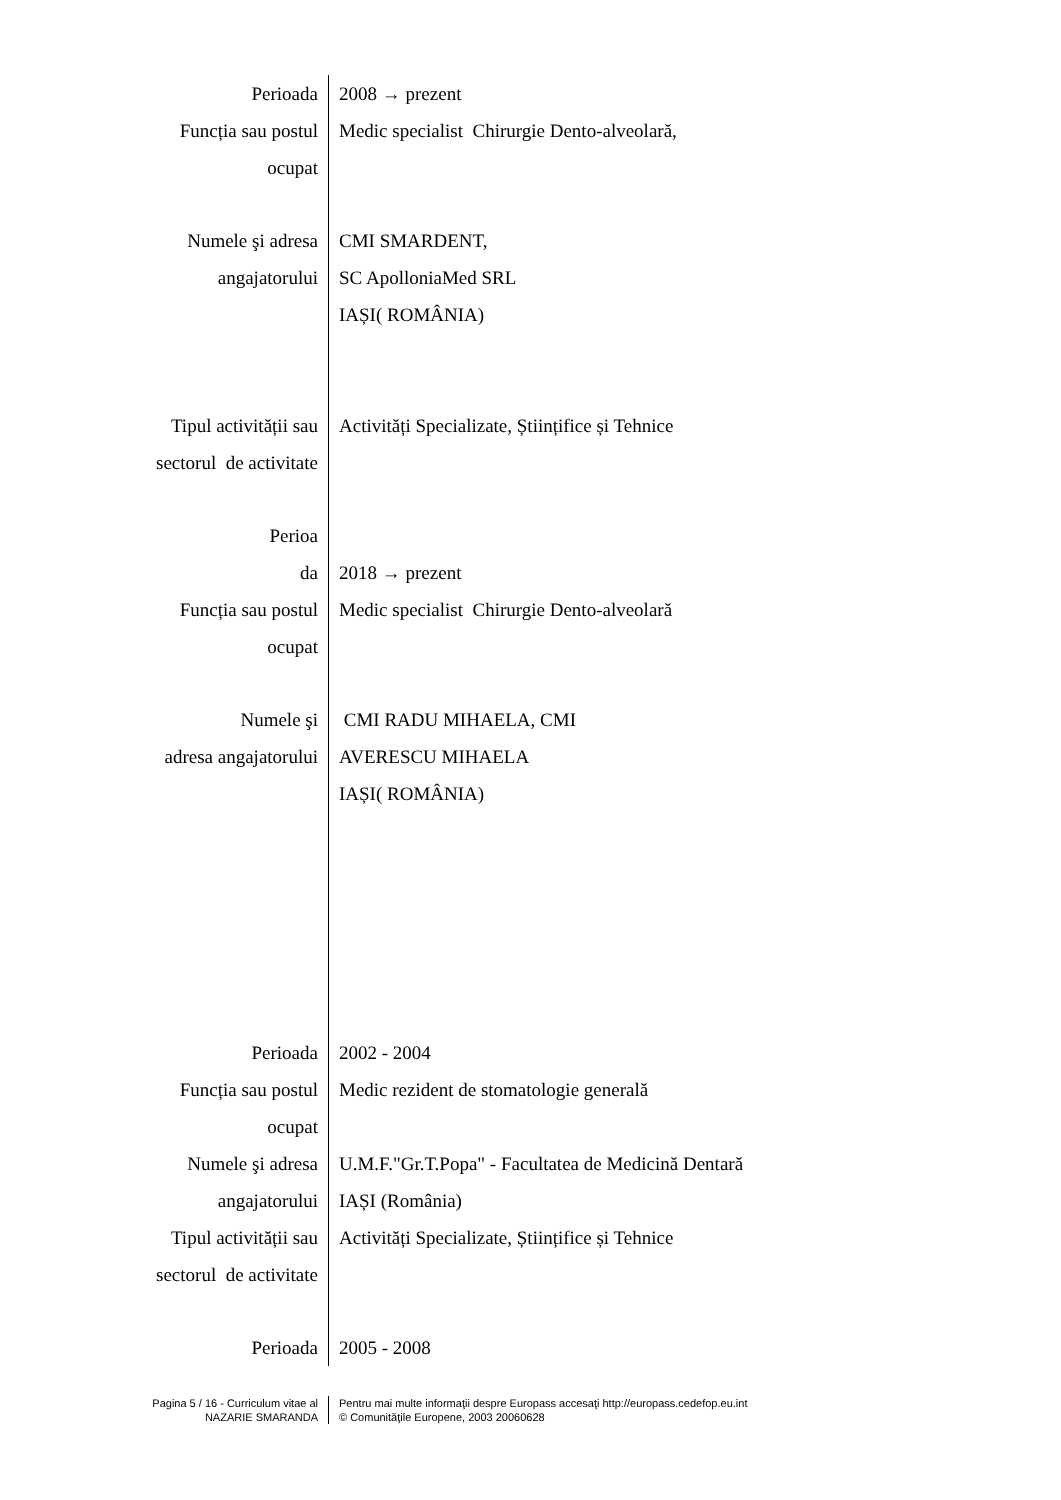| Perioada | 2008 → prezent |
| Funcția sau postul ocupat | Medic specialist Chirurgie Dento-alveolară, |
| Numele şi adresa angajatorului | CMI SMARDENT, SC ApolloniaMed SRL IAȘI( ROMÂNIA) |
| Tipul activității sau sectorul de activitate | Activități Specializate, Științifice și Tehnice |
| Perioa da | 2018 → prezent |
| Funcția sau postul ocupat | Medic specialist Chirurgie Dento-alveolară |
| Numele şi adresa angajatorului | CMI RADU MIHAELA, CMI AVERESCU MIHAELA IAȘI( ROMÂNIA) |
| Perioada | 2002 - 2004 |
| Funcția sau postul ocupat | Medic rezident de stomatologie generală |
| Numele şi adresa angajatorului | U.M.F."Gr.T.Popa" - Facultatea de Medicină Dentară IAȘI (România) |
| Tipul activității sau sectorul de activitate | Activități Specializate, Științifice și Tehnice |
| Perioada | 2005 - 2008 |
Pagina 5 / 16 - Curriculum vitae al
NAZARIE SMARANDA
Pentru mai multe informaţii despre Europass accesaţi http://europass.cedefop.eu.int
© Comunităţile Europene, 2003 20060628